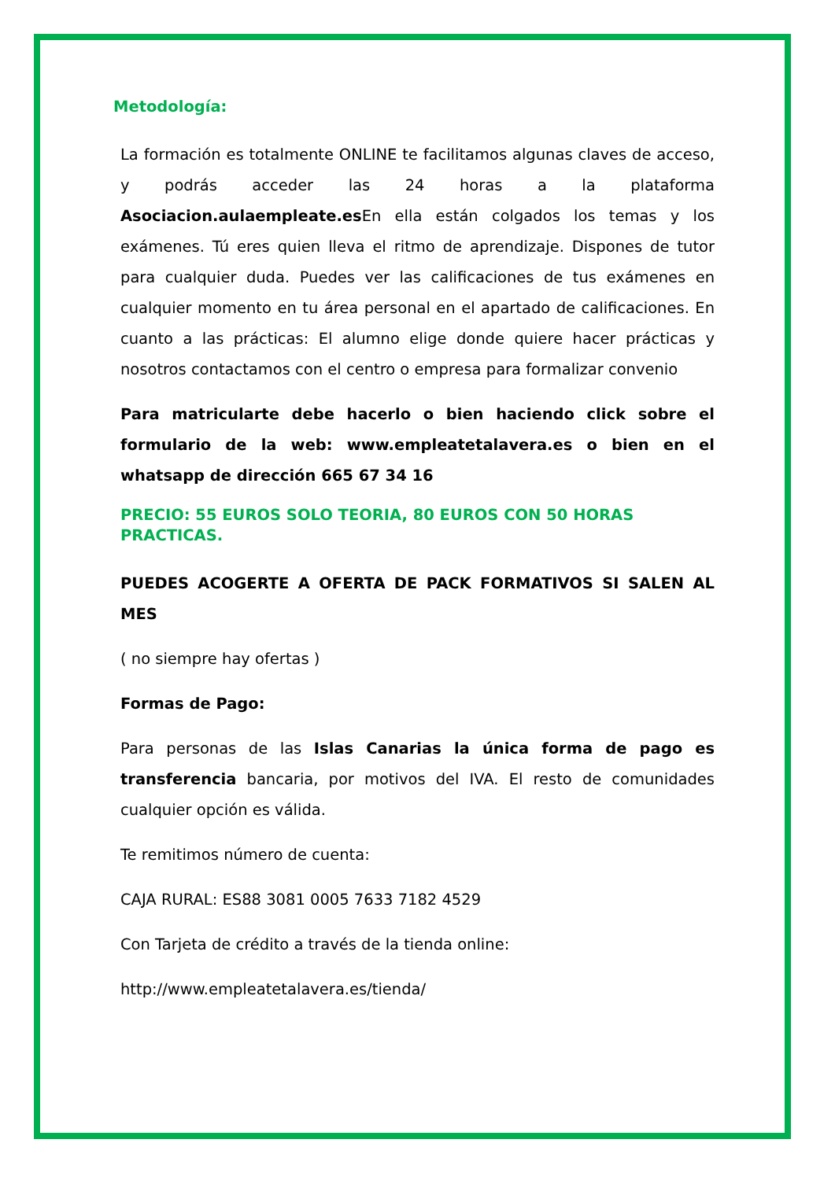Metodología:
La formación es totalmente ONLINE te facilitamos algunas claves de acceso, y podrás acceder las 24 horas a la plataforma Asociacion.aulaempleate.es En ella están colgados los temas y los exámenes. Tú eres quien lleva el ritmo de aprendizaje. Dispones de tutor para cualquier duda. Puedes ver las calificaciones de tus exámenes en cualquier momento en tu área personal en el apartado de calificaciones. En cuanto a las prácticas: El alumno elige donde quiere hacer prácticas y nosotros contactamos con el centro o empresa para formalizar convenio
Para matricularte debe hacerlo o bien haciendo click sobre el formulario de la web: www.empleatetalavera.es o bien en el whatsapp de dirección 665 67 34 16
PRECIO: 55 EUROS SOLO TEORIA, 80 EUROS CON 50 HORAS PRACTICAS.
PUEDES ACOGERTE A OFERTA DE PACK FORMATIVOS SI SALEN AL MES
( no siempre hay ofertas )
Formas de Pago:
Para personas de las Islas Canarias la única forma de pago es transferencia bancaria, por motivos del IVA. El resto de comunidades cualquier opción es válida.
Te remitimos número de cuenta:
CAJA RURAL: ES88 3081 0005 7633 7182 4529
Con Tarjeta de crédito a través de la tienda online:
http://www.empleatetalavera.es/tienda/